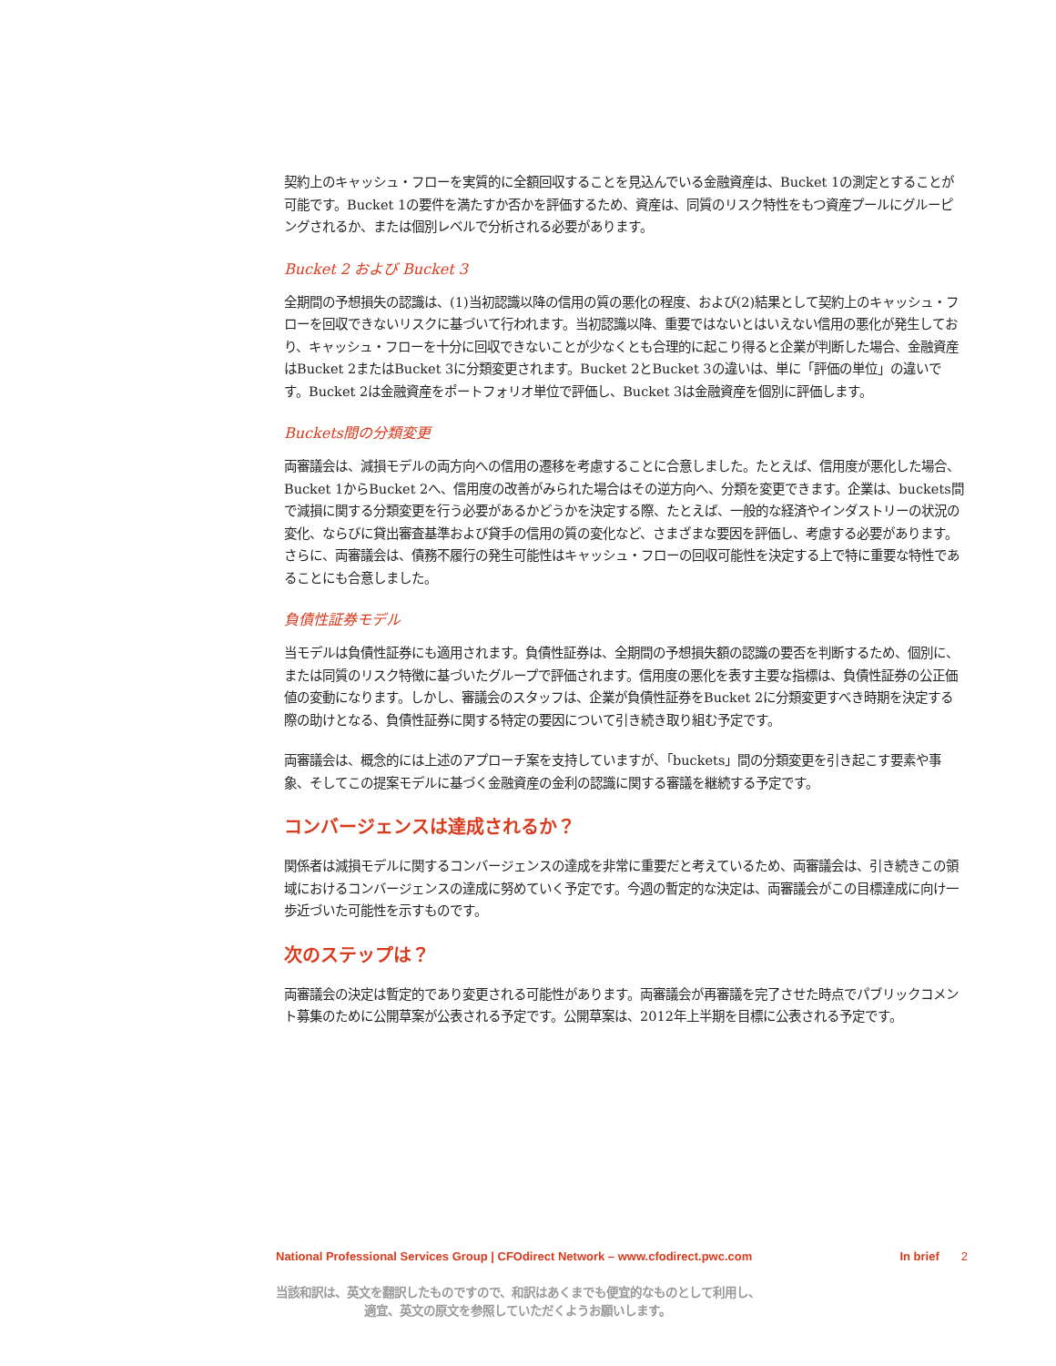契約上のキャッシュ・フローを実質的に全額回収することを見込んでいる金融資産は、Bucket 1の測定とすることが可能です。Bucket 1の要件を満たすか否かを評価するため、資産は、同質のリスク特性をもつ資産プールにグルーピングされるか、または個別レベルで分析される必要があります。
Bucket 2 および Bucket 3
全期間の予想損失の認識は、(1)当初認識以降の信用の質の悪化の程度、および(2)結果として契約上のキャッシュ・フローを回収できないリスクに基づいて行われます。当初認識以降、重要ではないとはいえない信用の悪化が発生しており、キャッシュ・フローを十分に回収できないことが少なくとも合理的に起こり得ると企業が判断した場合、金融資産はBucket 2またはBucket 3に分類変更されます。Bucket 2とBucket 3の違いは、単に「評価の単位」の違いです。Bucket 2は金融資産をポートフォリオ単位で評価し、Bucket 3は金融資産を個別に評価します。
Buckets間の分類変更
両審議会は、減損モデルの両方向への信用の遷移を考慮することに合意しました。たとえば、信用度が悪化した場合、Bucket 1からBucket 2へ、信用度の改善がみられた場合はその逆方向へ、分類を変更できます。企業は、buckets間で減損に関する分類変更を行う必要があるかどうかを決定する際、たとえば、一般的な経済やインダストリーの状況の変化、ならびに貸出審査基準および貸手の信用の質の変化など、さまざまな要因を評価し、考慮する必要があります。さらに、両審議会は、債務不履行の発生可能性はキャッシュ・フローの回収可能性を決定する上で特に重要な特性であることにも合意しました。
負債性証券モデル
当モデルは負債性証券にも適用されます。負債性証券は、全期間の予想損失額の認識の要否を判断するため、個別に、または同質のリスク特徴に基づいたグループで評価されます。信用度の悪化を表す主要な指標は、負債性証券の公正価値の変動になります。しかし、審議会のスタッフは、企業が負債性証券をBucket 2に分類変更すべき時期を決定する際の助けとなる、負債性証券に関する特定の要因について引き続き取り組む予定です。
両審議会は、概念的には上述のアプローチ案を支持していますが、「buckets」間の分類変更を引き起こす要素や事象、そしてこの提案モデルに基づく金融資産の金利の認識に関する審議を継続する予定です。
コンバージェンスは達成されるか？
関係者は減損モデルに関するコンバージェンスの達成を非常に重要だと考えているため、両審議会は、引き続きこの領域におけるコンバージェンスの達成に努めていく予定です。今週の暫定的な決定は、両審議会がこの目標達成に向け一歩近づいた可能性を示すものです。
次のステップは？
両審議会の決定は暫定的であり変更される可能性があります。両審議会が再審議を完了させた時点でパブリックコメント募集のために公開草案が公表される予定です。公開草案は、2012年上半期を目標に公表される予定です。
National Professional Services Group | CFOdirect Network – www.cfodirect.pwc.com In brief 2
当該和訳は、英文を翻訳したものですので、和訳はあくまでも便宜的なものとして利用し、
適宜、英文の原文を参照していただくようお願いします。